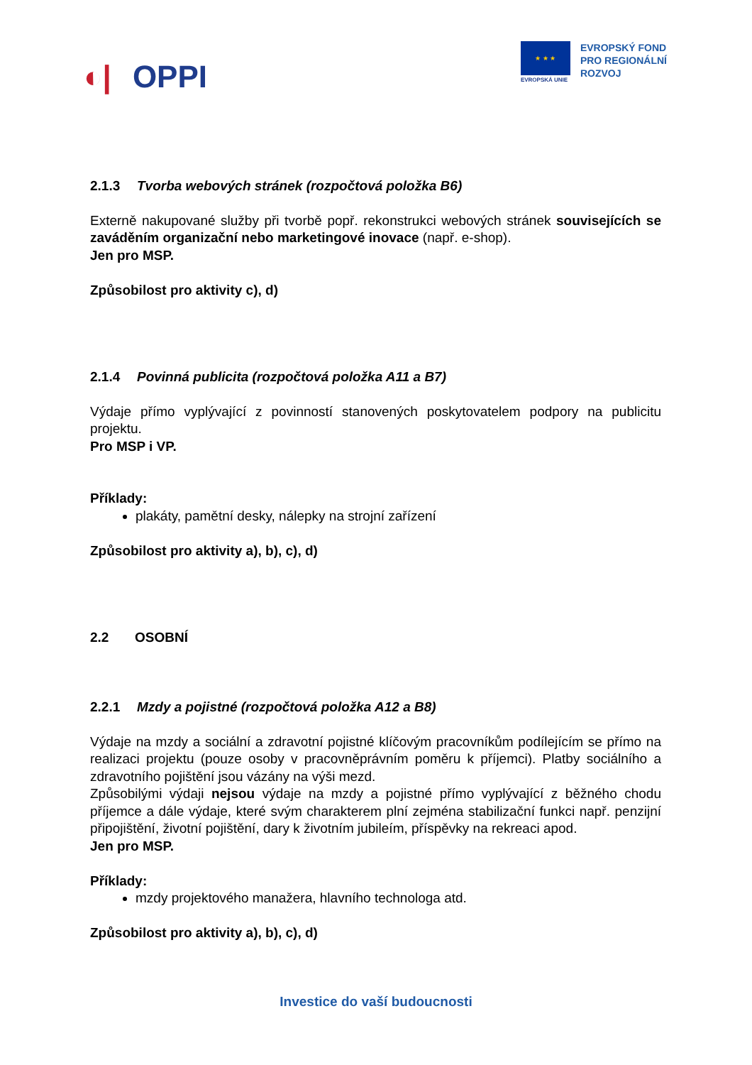◐| OPPI
★ ★ ★
EVROPSKÁ UNIE
EVROPSKÝ FOND
PRO REGIONÁLNÍ
ROZVOJ
2.1.3 Tvorba webových stránek (rozpočtová položka B6)
Externě nakupované služby při tvorbě popř. rekonstrukci webových stránek souvisejících se zaváděním organizační nebo marketingové inovace (např. e-shop).
Jen pro MSP.
Způsobilost pro aktivity c), d)
2.1.4 Povinná publicita (rozpočtová položka A11 a B7)
Výdaje přímo vyplývající z povinností stanovených poskytovatelem podpory na publicitu projektu.
Pro MSP i VP.
Příklady:
plakáty, pamětní desky, nálepky na strojní zařízení
Způsobilost pro aktivity a), b), c), d)
2.2 OSOBNÍ
2.2.1 Mzdy a pojistné (rozpočtová položka A12 a B8)
Výdaje na mzdy a sociální a zdravotní pojistné klíčovým pracovníkům podílejícím se přímo na realizaci projektu (pouze osoby v pracovněprávním poměru k příjemci). Platby sociálního a zdravotního pojištění jsou vázány na výši mezd.
Způsobilými výdaji nejsou výdaje na mzdy a pojistné přímo vyplývající z běžného chodu příjemce a dále výdaje, které svým charakterem plní zejména stabilizační funkci např. penzijní připojištění, životní pojištění, dary k životním jubileím, příspěvky na rekreaci apod.
Jen pro MSP.
Příklady:
mzdy projektového manažera, hlavního technologa atd.
Způsobilost pro aktivity a), b), c), d)
Investice do vaší budoucnosti